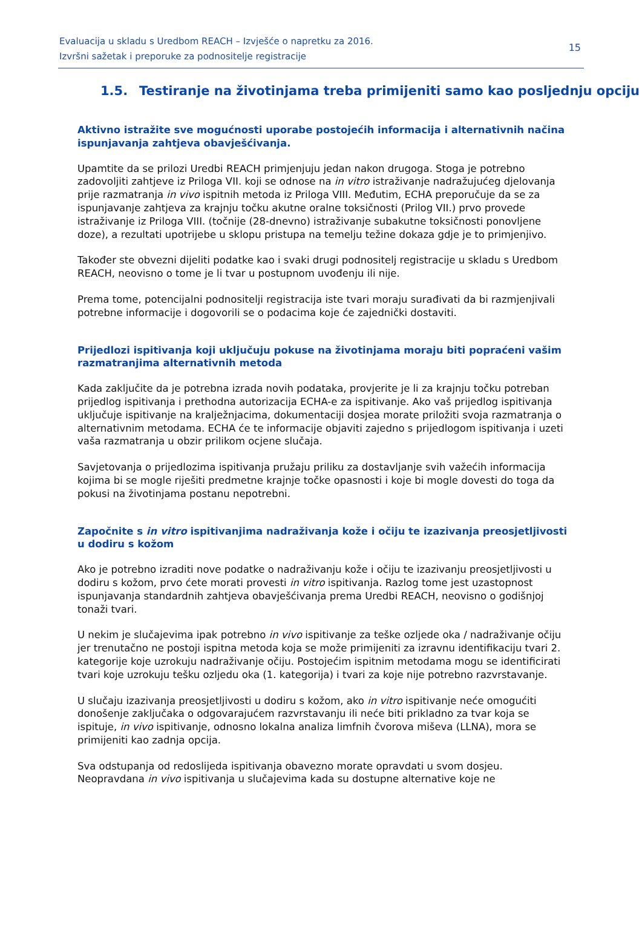Evaluacija u skladu s Uredbom REACH – Izvješće o napretku za 2016.
Izvršni sažetak i preporuke za podnositelje registracije
15
1.5. Testiranje na životinjama treba primijeniti samo kao posljednju opciju
Aktivno istražite sve mogućnosti uporabe postojećih informacija i alternativnih načina ispunjavanja zahtjeva obavješćivanja.
Upamtite da se prilozi Uredbi REACH primjenjuju jedan nakon drugoga. Stoga je potrebno zadovoljiti zahtjeve iz Priloga VII. koji se odnose na in vitro istraživanje nadražujućeg djelovanja prije razmatranja in vivo ispitnih metoda iz Priloga VIII. Međutim, ECHA preporučuje da se za ispunjavanje zahtjeva za krajnju točku akutne oralne toksičnosti (Prilog VII.) prvo provede istraživanje iz Priloga VIII. (točnije (28-dnevno) istraživanje subakutne toksičnosti ponovljene doze), a rezultati upotrijebe u sklopu pristupa na temelju težine dokaza gdje je to primjenjivo.
Također ste obvezni dijeliti podatke kao i svaki drugi podnositelj registracije u skladu s Uredbom REACH, neovisno o tome je li tvar u postupnom uvođenju ili nije.
Prema tome, potencijalni podnositelji registracija iste tvari moraju surađivati da bi razmjenjivali potrebne informacije i dogovorili se o podacima koje će zajednički dostaviti.
Prijedlozi ispitivanja koji uključuju pokuse na životinjama moraju biti popraćeni vašim razmatranjima alternativnih metoda
Kada zaključite da je potrebna izrada novih podataka, provjerite je li za krajnju točku potreban prijedlog ispitivanja i prethodna autorizacija ECHA-e za ispitivanje. Ako vaš prijedlog ispitivanja uključuje ispitivanje na kralježnjacima, dokumentaciji dosjea morate priložiti svoja razmatranja o alternativnim metodama. ECHA će te informacije objaviti zajedno s prijedlogom ispitivanja i uzeti vaša razmatranja u obzir prilikom ocjene slučaja.
Savjetovanja o prijedlozima ispitivanja pružaju priliku za dostavljanje svih važećih informacija kojima bi se mogle riješiti predmetne krajnje točke opasnosti i koje bi mogle dovesti do toga da pokusi na životinjama postanu nepotrebni.
Započnite s in vitro ispitivanjima nadraživanja kože i očiju te izazivanja preosjetljivosti u dodiru s kožom
Ako je potrebno izraditi nove podatke o nadraživanju kože i očiju te izazivanju preosjetljivosti u dodiru s kožom, prvo ćete morati provesti in vitro ispitivanja. Razlog tome jest uzastopnost ispunjavanja standardnih zahtjeva obavješćivanja prema Uredbi REACH, neovisno o godišnjoj tonaži tvari.
U nekim je slučajevima ipak potrebno in vivo ispitivanje za teške ozljede oka / nadraživanje očiju jer trenutačno ne postoji ispitna metoda koja se može primijeniti za izravnu identifikaciju tvari 2. kategorije koje uzrokuju nadraživanje očiju. Postojećim ispitnim metodama mogu se identificirati tvari koje uzrokuju tešku ozljedu oka (1. kategorija) i tvari za koje nije potrebno razvrstavanje.
U slučaju izazivanja preosjetljivosti u dodiru s kožom, ako in vitro ispitivanje neće omogućiti donošenje zaključaka o odgovarajućem razvrstavanju ili neće biti prikladno za tvar koja se ispituje, in vivo ispitivanje, odnosno lokalna analiza limfnih čvorova miševa (LLNA), mora se primijeniti kao zadnja opcija.
Sva odstupanja od redoslijeda ispitivanja obavezno morate opravdati u svom dosjeu. Neopravdana in vivo ispitivanja u slučajevima kada su dostupne alternative koje ne